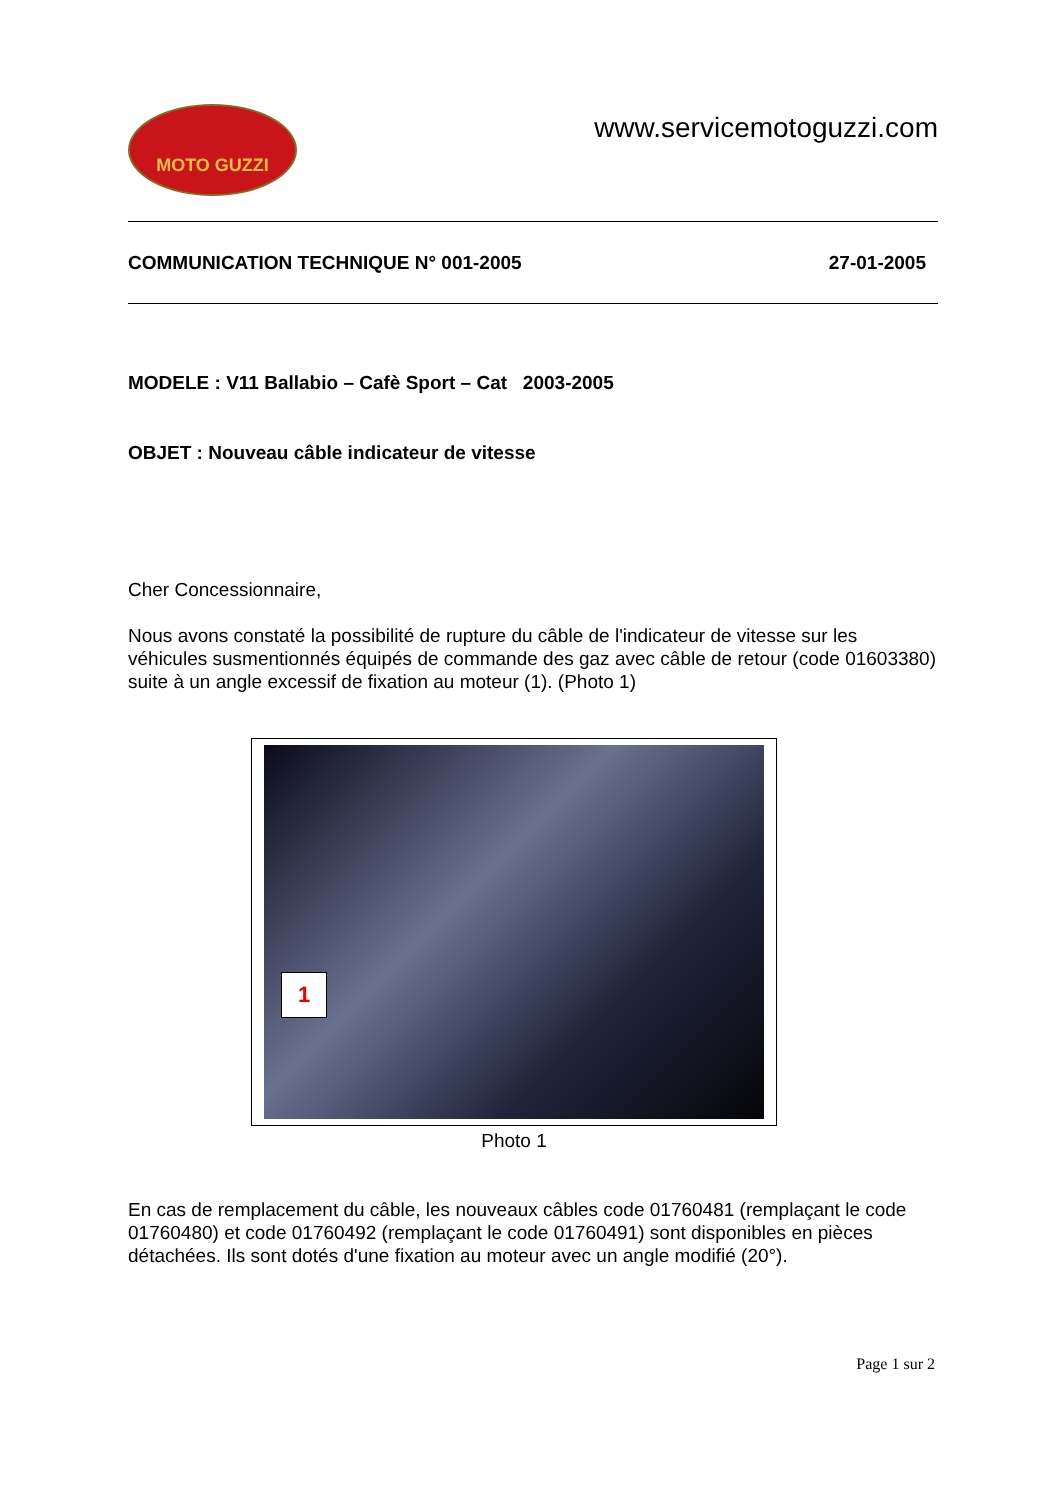MOTO GUZZI
www.servicemotoguzzi.com
COMMUNICATION TECHNIQUE N° 001-2005 27-01-2005
MODELE : V11 Ballabio – Cafè Sport – Cat 2003-2005
OBJET : Nouveau câble indicateur de vitesse
Cher Concessionnaire,
Nous avons constaté la possibilité de rupture du câble de l'indicateur de vitesse sur les véhicules susmentionnés équipés de commande des gaz avec câble de retour (code 01603380) suite à un angle excessif de fixation au moteur (1). (Photo 1)
1
Photo 1
En cas de remplacement du câble, les nouveaux câbles code 01760481 (remplaçant le code 01760480) et code 01760492 (remplaçant le code 01760491) sont disponibles en pièces détachées. Ils sont dotés d'une fixation au moteur avec un angle modifié (20°).
Page 1 sur 2